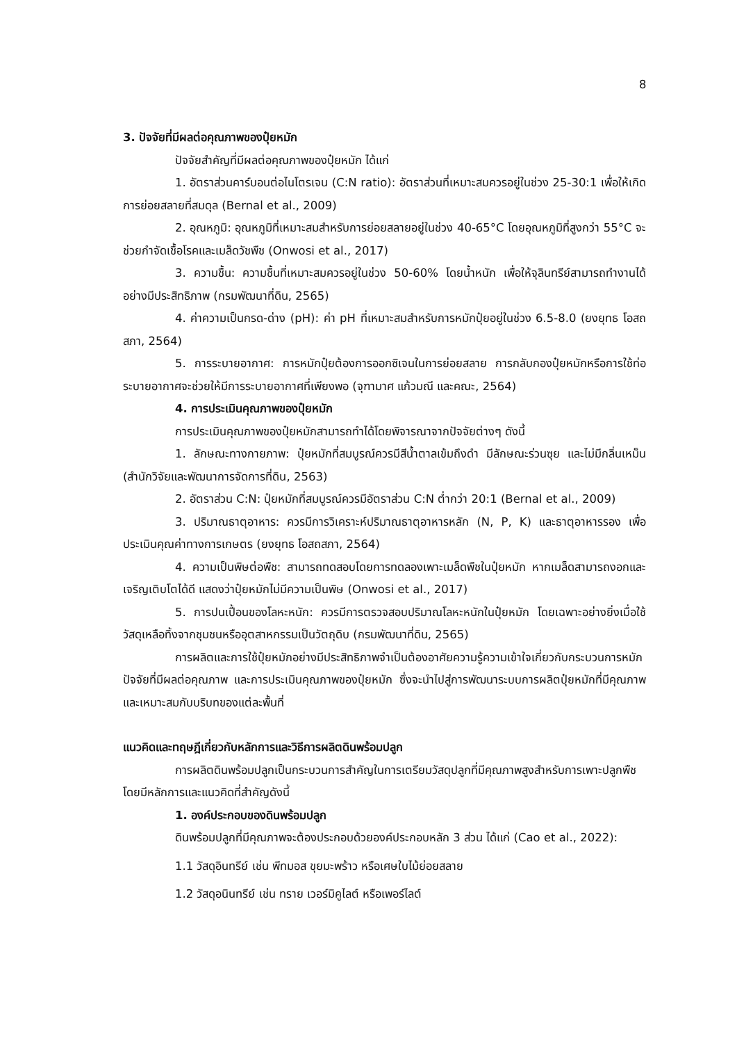8
3. ปัจจัยที่มีผลต่อคุณภาพของปุ๋ยหมัก
ปัจจัยสำคัญที่มีผลต่อคุณภาพของปุ๋ยหมัก ได้แก่
1. อัตราส่วนคาร์บอนต่อไนโตรเจน (C:N ratio): อัตราส่วนที่เหมาะสมควรอยู่ในช่วง 25-30:1 เพื่อให้เกิดการย่อยสลายที่สมดุล (Bernal et al., 2009)
2. อุณหภูมิ: อุณหภูมิที่เหมาะสมสำหรับการย่อยสลายอยู่ในช่วง 40-65°C โดยอุณหภูมิที่สูงกว่า 55°C จะช่วยกำจัดเชื้อโรคและเมล็ดวัชพืช (Onwosi et al., 2017)
3. ความชื้น: ความชื้นที่เหมาะสมควรอยู่ในช่วง 50-60% โดยน้ำหนัก เพื่อให้จุลินทรีย์สามารถทำงานได้อย่างมีประสิทธิภาพ (กรมพัฒนาที่ดิน, 2565)
4. ค่าความเป็นกรด-ด่าง (pH): ค่า pH ที่เหมาะสมสำหรับการหมักปุ๋ยอยู่ในช่วง 6.5-8.0 (ยงยุทธ โอสถสภา, 2564)
5. การระบายอากาศ: การหมักปุ๋ยต้องการออกซิเจนในการย่อยสลาย การกลับกองปุ๋ยหมักหรือการใช้ท่อระบายอากาศจะช่วยให้มีการระบายอากาศที่เพียงพอ (จุฑามาศ แก้วมณี และคณะ, 2564)
4. การประเมินคุณภาพของปุ๋ยหมัก
การประเมินคุณภาพของปุ๋ยหมักสามารถทำได้โดยพิจารณาจากปัจจัยต่างๆ ดังนี้
1. ลักษณะทางกายภาพ: ปุ๋ยหมักที่สมบูรณ์ควรมีสีน้ำตาลเข้มถึงดำ มีลักษณะร่วนซุย และไม่มีกลิ่นเหม็น (สำนักวิจัยและพัฒนาการจัดการที่ดิน, 2563)
2. อัตราส่วน C:N: ปุ๋ยหมักที่สมบูรณ์ควรมีอัตราส่วน C:N ต่ำกว่า 20:1 (Bernal et al., 2009)
3. ปริมาณธาตุอาหาร: ควรมีการวิเคราะห์ปริมาณธาตุอาหารหลัก (N, P, K) และธาตุอาหารรอง เพื่อประเมินคุณค่าทางการเกษตร (ยงยุทธ โอสถสภา, 2564)
4. ความเป็นพิษต่อพืช: สามารถทดสอบโดยการทดลองเพาะเมล็ดพืชในปุ๋ยหมัก หากเมล็ดสามารถงอกและเจริญเติบโตได้ดี แสดงว่าปุ๋ยหมักไม่มีความเป็นพิษ (Onwosi et al., 2017)
5. การปนเปื้อนของโลหะหนัก: ควรมีการตรวจสอบปริมาณโลหะหนักในปุ๋ยหมัก โดยเฉพาะอย่างยิ่งเมื่อใช้วัสดุเหลือทิ้งจากชุมชนหรืออุตสาหกรรมเป็นวัตถุดิบ (กรมพัฒนาที่ดิน, 2565)
การผลิตและการใช้ปุ๋ยหมักอย่างมีประสิทธิภาพจำเป็นต้องอาศัยความรู้ความเข้าใจเกี่ยวกับกระบวนการหมัก ปัจจัยที่มีผลต่อคุณภาพ และการประเมินคุณภาพของปุ๋ยหมัก ซึ่งจะนำไปสู่การพัฒนาระบบการผลิตปุ๋ยหมักที่มีคุณภาพและเหมาะสมกับบริบทของแต่ละพื้นที่
แนวคิดและทฤษฎีเกี่ยวกับหลักการและวิธีการผลิตดินพร้อมปลูก
การผลิตดินพร้อมปลูกเป็นกระบวนการสำคัญในการเตรียมวัสดุปลูกที่มีคุณภาพสูงสำหรับการเพาะปลูกพืช โดยมีหลักการและแนวคิดที่สำคัญดังนี้
1. องค์ประกอบของดินพร้อมปลูก
ดินพร้อมปลูกที่มีคุณภาพจะต้องประกอบด้วยองค์ประกอบหลัก 3 ส่วน ได้แก่ (Cao et al., 2022):
1.1 วัสดุอินทรีย์ เช่น พีทมอส ขุยมะพร้าว หรือเศษใบไม้ย่อยสลาย
1.2 วัสดุอนินทรีย์ เช่น ทราย เวอร์มิคูไลต์ หรือเพอร์ไลต์